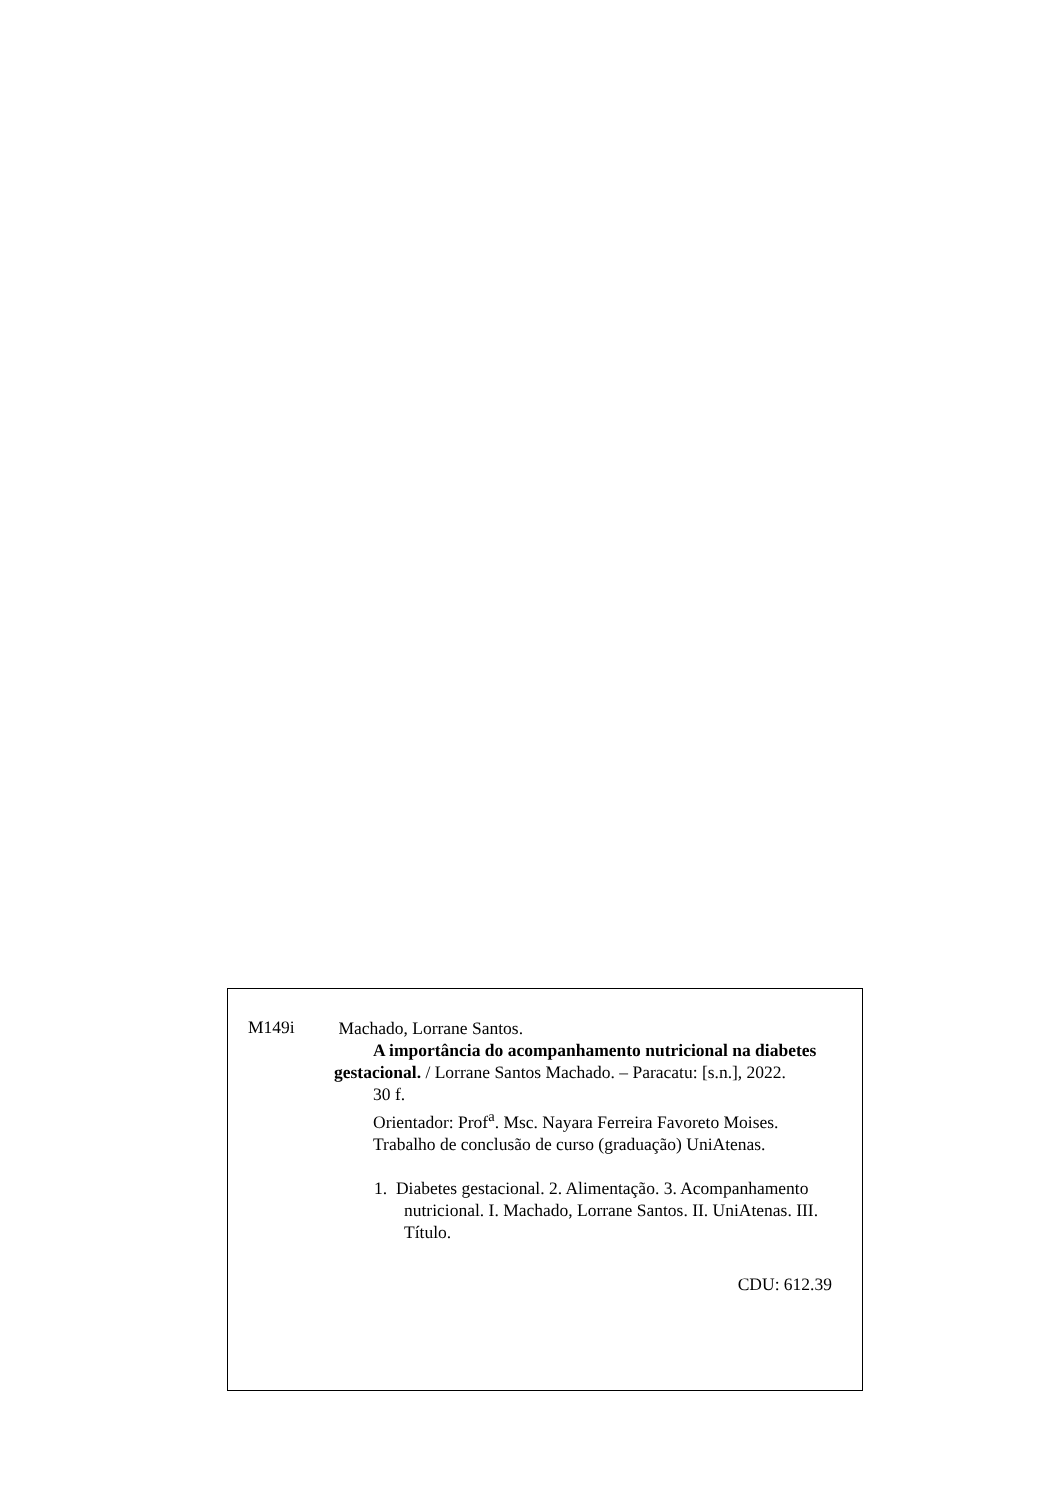M149i
Machado, Lorrane Santos.
A importância do acompanhamento nutricional na diabetes gestacional. / Lorrane Santos Machado. – Paracatu: [s.n.], 2022.
30 f.
Orientador: Prof<sup>a</sup>. Msc. Nayara Ferreira Favoreto Moises.
Trabalho de conclusão de curso (graduação) UniAtenas.
1. Diabetes gestacional. 2. Alimentação. 3. Acompanhamento nutricional. I. Machado, Lorrane Santos. II. UniAtenas. III. Título.
CDU: 612.39